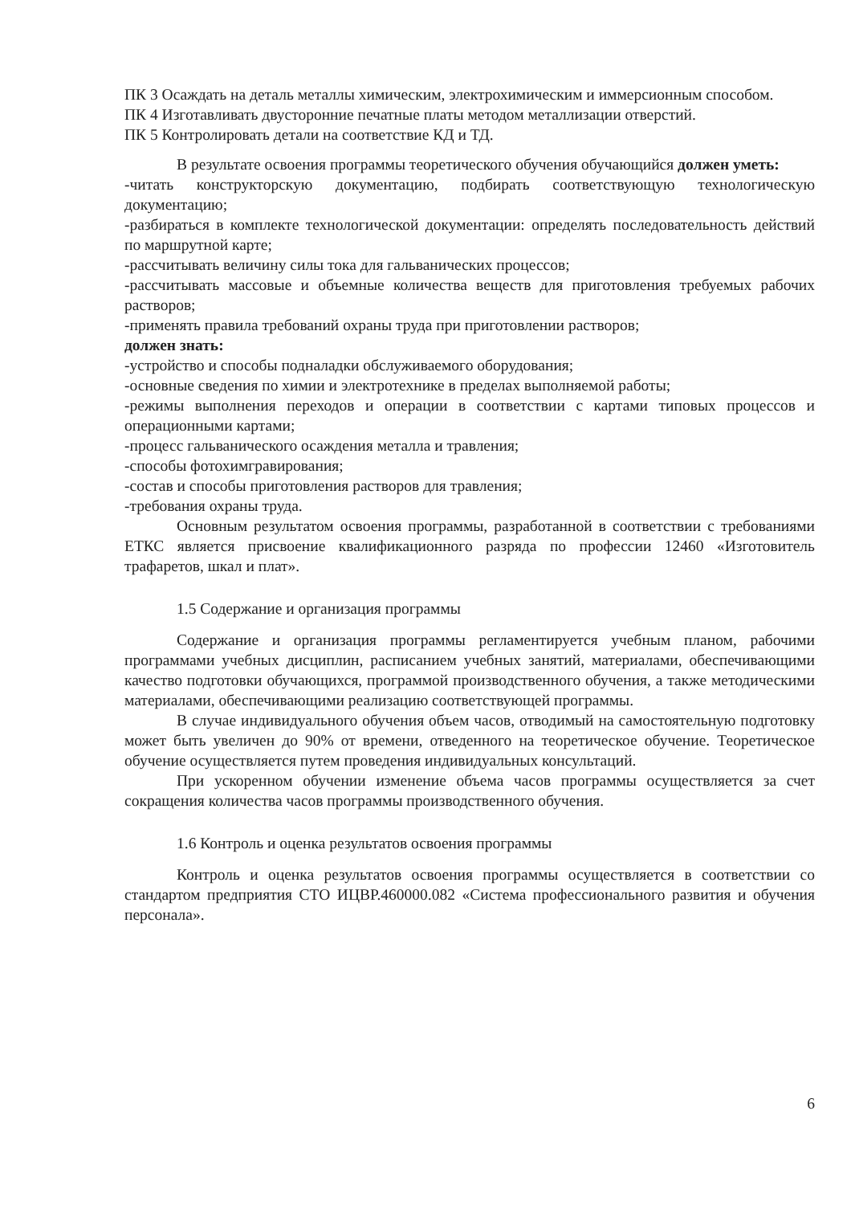ПК 3 Осаждать на деталь металлы химическим, электрохимическим и иммерсионным способом.
ПК 4 Изготавливать двусторонние печатные платы методом металлизации отверстий.
ПК 5 Контролировать детали на соответствие КД и ТД.
В результате освоения программы теоретического обучения обучающийся должен уметь:
-читать конструкторскую документацию, подбирать соответствующую технологическую документацию;
-разбираться в комплекте технологической документации: определять последовательность действий по маршрутной карте;
-рассчитывать величину силы тока для гальванических процессов;
-рассчитывать массовые и объемные количества веществ для приготовления требуемых рабочих растворов;
-применять правила требований охраны труда при приготовлении растворов;
должен знать:
-устройство и способы подналадки обслуживаемого оборудования;
-основные сведения по химии и электротехнике в пределах выполняемой работы;
-режимы выполнения переходов и операции в соответствии с картами типовых процессов и операционными картами;
-процесс гальванического осаждения металла и травления;
-способы фотохимгравирования;
-состав и способы приготовления растворов для травления;
-требования охраны труда.
Основным результатом освоения программы, разработанной в соответствии с требованиями ЕТКС является присвоение квалификационного разряда по профессии 12460 «Изготовитель трафаретов, шкал и плат».
1.5 Содержание и организация программы
Содержание и организация программы регламентируется учебным планом, рабочими программами учебных дисциплин, расписанием учебных занятий, материалами, обеспечивающими качество подготовки обучающихся, программой производственного обучения, а также методическими материалами, обеспечивающими реализацию соответствующей программы.
В случае индивидуального обучения объем часов, отводимый на самостоятельную подготовку может быть увеличен до 90% от времени, отведенного на теоретическое обучение. Теоретическое обучение осуществляется путем проведения индивидуальных консультаций.
При ускоренном обучении изменение объема часов программы осуществляется за счет сокращения количества часов программы производственного обучения.
1.6 Контроль и оценка результатов освоения программы
Контроль и оценка результатов освоения программы осуществляется в соответствии со стандартом предприятия СТО ИЦВР.460000.082 «Система профессионального развития и обучения персонала».
6